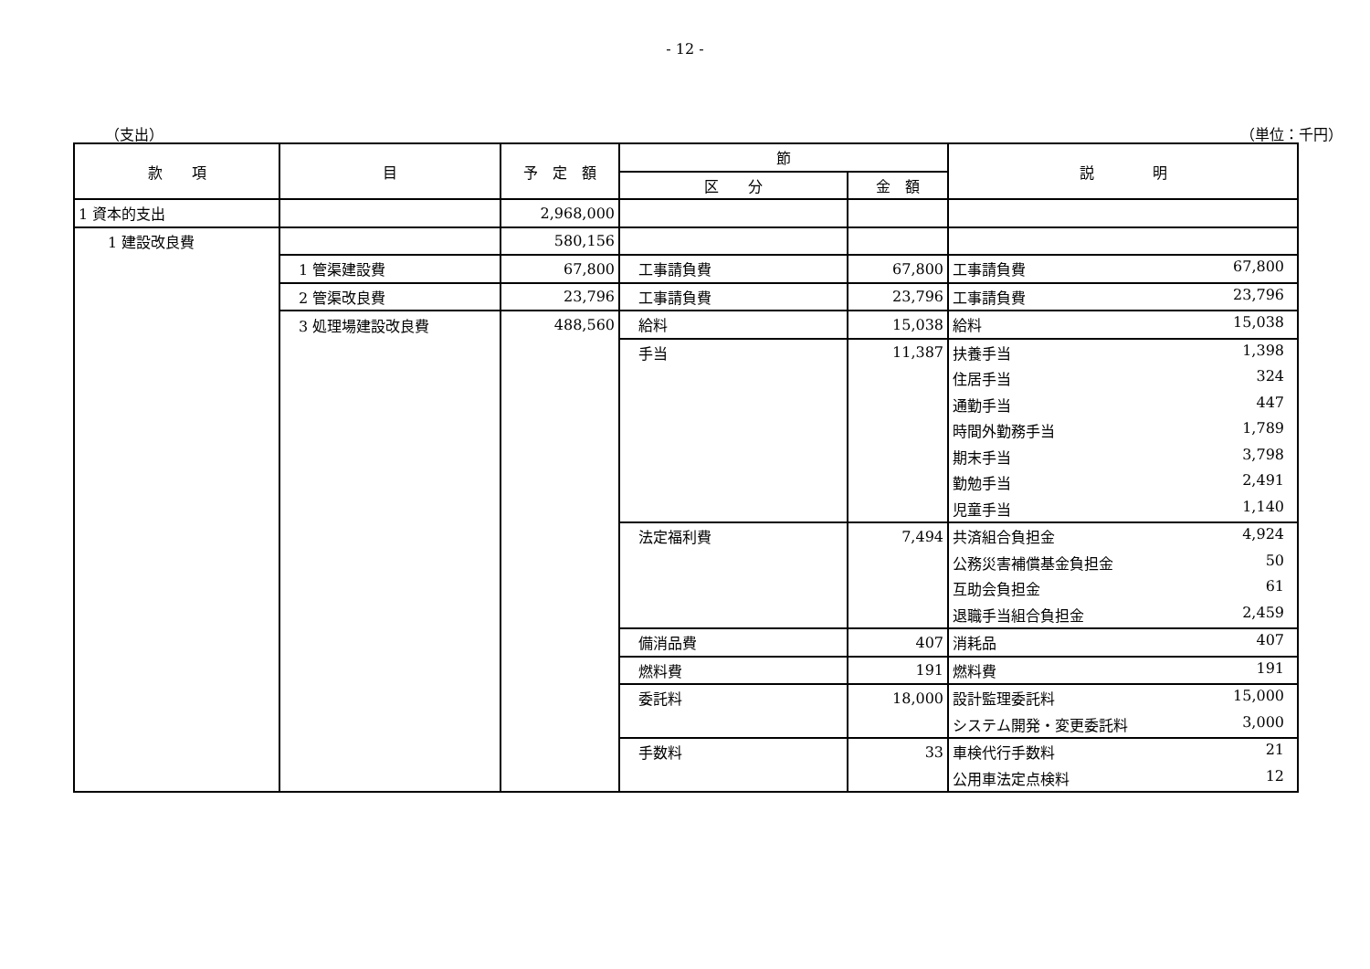- 12 -
（支出） （単位：千円）
| 款 項 | 目 | 予 定 額 | 節 | | 説 明 |
| --- | --- | --- | --- | --- | --- |
| | | | 区 分 | 金 額 | |
| 1 資本的支出 | | 2,968,000 | | | |
| 1 建設改良費 | | 580,156 | | | |
| | 1 管渠建設費 | 67,800 | 工事請負費 | 67,800 | 工事請負費 67,800 |
| | 2 管渠改良費 | 23,796 | 工事請負費 | 23,796 | 工事請負費 23,796 |
| | 3 処理場建設改良費 | 488,560 | 給料 | 15,038 | 給料 15,038 |
| | | | 手当 | 11,387 | 扶養手当 1,398 |
| | | | | | 住居手当 324 |
| | | | | | 通勤手当 447 |
| | | | | | 時間外勤務手当 1,789 |
| | | | | | 期末手当 3,798 |
| | | | | | 勤勉手当 2,491 |
| | | | | | 児童手当 1,140 |
| | | | 法定福利費 | 7,494 | 共済組合負担金 4,924 |
| | | | | | 公務災害補償基金負担金 50 |
| | | | | | 互助会負担金 61 |
| | | | | | 退職手当組合負担金 2,459 |
| | | | 備消品費 | 407 | 消耗品 407 |
| | | | 燃料費 | 191 | 燃料費 191 |
| | | | 委託料 | 18,000 | 設計監理委託料 15,000 |
| | | | | | システム開発・変更委託料 3,000 |
| | | | 手数料 | 33 | 車検代行手数料 21 |
| | | | | | 公用車法定点検料 12 |